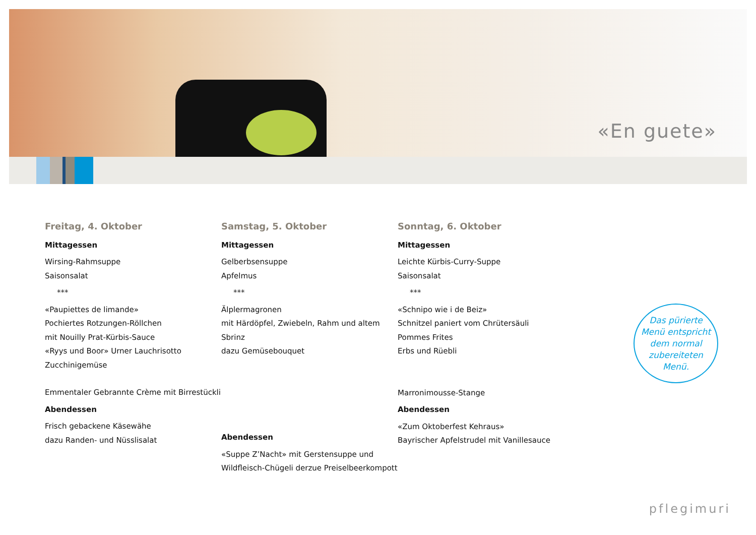«En guete»
Freitag, 4. Oktober
Mittagessen
Wirsing-Rahmsuppe
Saisonsalat
***
«Paupiettes de limande»
Pochiertes Rotzungen-Röllchen
mit Nouilly Prat-Kürbis-Sauce
«Ryys und Boor» Urner Lauchrisotto
Zucchinigemüse
Emmentaler Gebrannte Crème mit Birrestückli
Abendessen
Frisch gebackene Käsewähe
dazu Randen- und Nüsslisalat
Samstag, 5. Oktober
Mittagessen
Gelberbsensuppe
Apfelmus
***
Älplermagronen
mit Härdöpfel, Zwiebeln, Rahm und altem Sbrinz
dazu Gemüsebouquet
Abendessen
«Suppe Z’Nacht» mit Gerstensuppe und
Wildfleisch-Chügeli derzue Preiselbeerkompott
Sonntag, 6. Oktober
Mittagessen
Leichte Kürbis-Curry-Suppe
Saisonsalat
***
«Schnipo wie i de Beiz»
Schnitzel paniert vom Chrütersäuli
Pommes Frites
Erbs und Rüebli
Marronimousse-Stange
Abendessen
«Zum Oktoberfest Kehraus»
Bayrischer Apfelstrudel mit Vanillesauce
Das pürierte
Menü entspricht
dem normal
zubereiteten
Menü.
pflegimuri